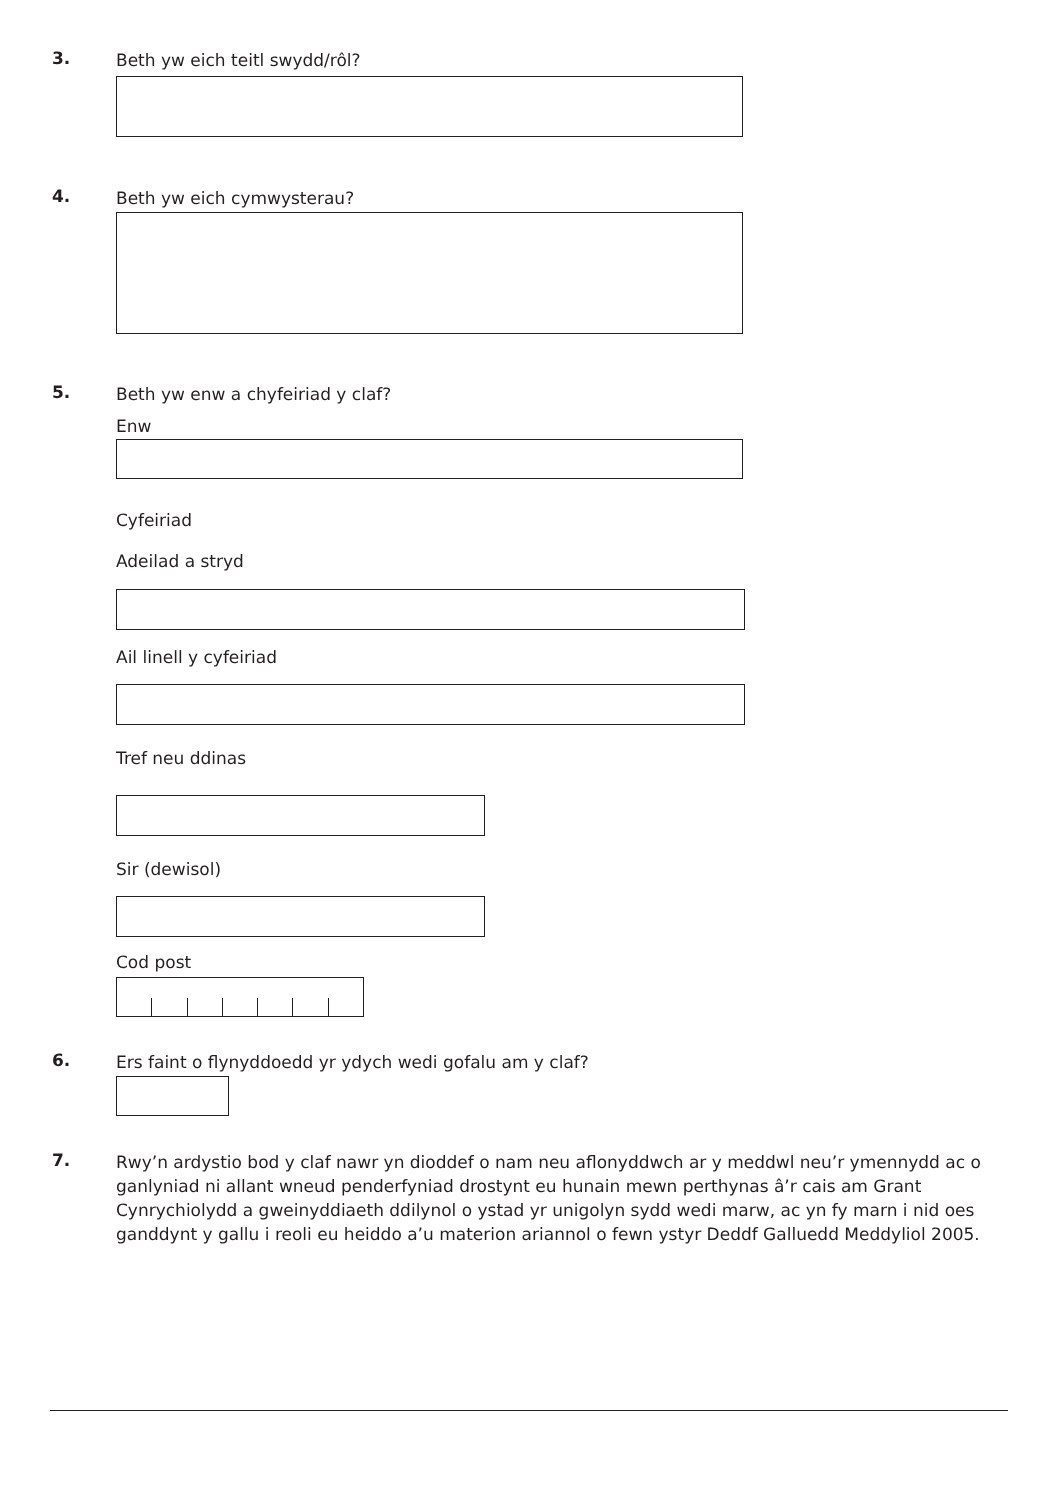3.
Beth yw eich teitl swydd/rôl?
4.
Beth yw eich cymwysterau?
5.
Beth yw enw a chyfeiriad y claf?
Enw
Cyfeiriad
Adeilad a stryd
Ail linell y cyfeiriad
Tref neu ddinas
Sir (dewisol)
Cod post
6.
Ers faint o flynyddoedd yr ydych wedi gofalu am y claf?
7.
Rwy’n ardystio bod y claf nawr yn dioddef o nam neu aflonyddwch ar y meddwl neu’r ymennydd ac o ganlyniad ni allant wneud penderfyniad drostynt eu hunain mewn perthynas â’r cais am Grant Cynrychiolydd a gweinyddiaeth ddilynol o ystad yr unigolyn sydd wedi marw, ac yn fy marn i nid oes ganddynt y gallu i reoli eu heiddo a’u materion ariannol o fewn ystyr Deddf Galluedd Meddyliol 2005.